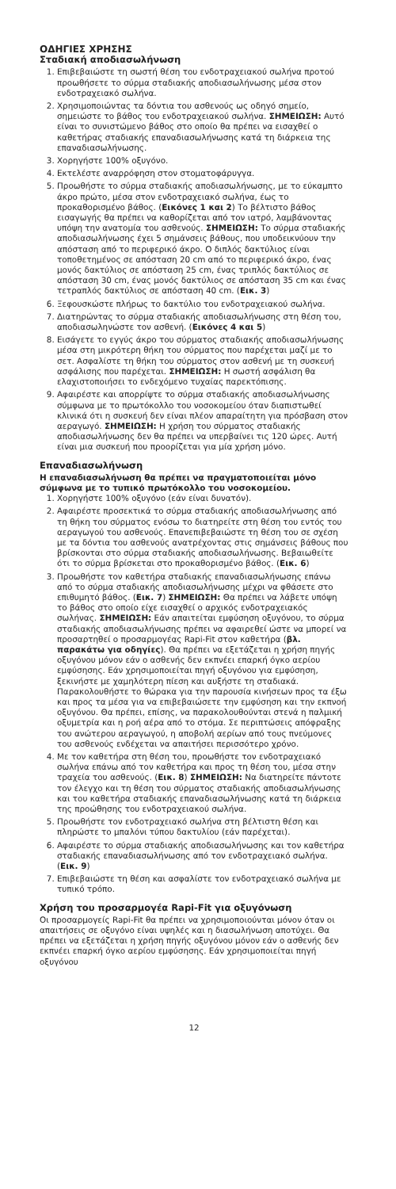ΟΔΗΓΙΕΣ ΧΡΗΣΗΣ
Σταδιακή αποδιασωλήνωση
1. Επιβεβαιώστε τη σωστή θέση του ενδοτραχειακού σωλήνα προτού προωθήσετε το σύρμα σταδιακής αποδιασωλήνωσης μέσα στον ενδοτραχειακό σωλήνα.
2. Χρησιμοποιώντας τα δόντια του ασθενούς ως οδηγό σημείο, σημειώστε το βάθος του ενδοτραχειακού σωλήνα. ΣΗΜΕΙΩΣΗ: Αυτό είναι το συνιστώμενο βάθος στο οποίο θα πρέπει να εισαχθεί ο καθετήρας σταδιακής επαναδιασωλήνωσης κατά τη διάρκεια της επαναδιασωλήνωσης.
3. Χορηγήστε 100% οξυγόνο.
4. Εκτελέστε αναρρόφηση στον στοματοφάρυγγα.
5. Προωθήστε το σύρμα σταδιακής αποδιασωλήνωσης, με το εύκαμπτο άκρο πρώτο, μέσα στον ενδοτραχειακό σωλήνα, έως το προκαθορισμένο βάθος. (Εικόνες 1 και 2) Το βέλτιστο βάθος εισαγωγής θα πρέπει να καθορίζεται από τον ιατρό, λαμβάνοντας υπόψη την ανατομία του ασθενούς. ΣΗΜΕΙΩΣΗ: Το σύρμα σταδιακής αποδιασωλήνωσης έχει 5 σημάνσεις βάθους, που υποδεικνύουν την απόσταση από το περιφερικό άκρο. Ο διπλός δακτύλιος είναι τοποθετημένος σε απόσταση 20 cm από το περιφερικό άκρο, ένας μονός δακτύλιος σε απόσταση 25 cm, ένας τριπλός δακτύλιος σε απόσταση 30 cm, ένας μονός δακτύλιος σε απόσταση 35 cm και ένας τετραπλός δακτύλιος σε απόσταση 40 cm. (Εικ. 3)
6. Ξεφουσκώστε πλήρως το δακτύλιο του ενδοτραχειακού σωλήνα.
7. Διατηρώντας το σύρμα σταδιακής αποδιασωλήνωσης στη θέση του, αποδιασωληνώστε τον ασθενή. (Εικόνες 4 και 5)
8. Εισάγετε το εγγύς άκρο του σύρματος σταδιακής αποδιασωλήνωσης μέσα στη μικρότερη θήκη του σύρματος που παρέχεται μαζί με το σετ. Ασφαλίστε τη θήκη του σύρματος στον ασθενή με τη συσκευή ασφάλισης που παρέχεται. ΣΗΜΕΙΩΣΗ: Η σωστή ασφάλιση θα ελαχιστοποιήσει το ενδεχόμενο τυχαίας παρεκτόπισης.
9. Αφαιρέστε και απορρίψτε το σύρμα σταδιακής αποδιασωλήνωσης σύμφωνα με το πρωτόκολλο του νοσοκομείου όταν διαπιστωθεί κλινικά ότι η συσκευή δεν είναι πλέον απαραίτητη για πρόσβαση στον αεραγωγό. ΣΗΜΕΙΩΣΗ: Η χρήση του σύρματος σταδιακής αποδιασωλήνωσης δεν θα πρέπει να υπερβαίνει τις 120 ώρες. Αυτή είναι μια συσκευή που προορίζεται για μία χρήση μόνο.
Επαναδιασωλήνωση
Η επαναδιασωλήνωση θα πρέπει να πραγματοποιείται μόνο σύμφωνα με το τυπικό πρωτόκολλο του νοσοκομείου.
1. Χορηγήστε 100% οξυγόνο (εάν είναι δυνατόν).
2. Αφαιρέστε προσεκτικά το σύρμα σταδιακής αποδιασωλήνωσης από τη θήκη του σύρματος ενόσω το διατηρείτε στη θέση του εντός του αεραγωγού του ασθενούς. Επανεπιβεβαιώστε τη θέση του σε σχέση με τα δόντια του ασθενούς ανατρέχοντας στις σημάνσεις βάθους που βρίσκονται στο σύρμα σταδιακής αποδιασωλήνωσης. Βεβαιωθείτε ότι το σύρμα βρίσκεται στο προκαθορισμένο βάθος. (Εικ. 6)
3. Προωθήστε τον καθετήρα σταδιακής επαναδιασωλήνωσης επάνω από το σύρμα σταδιακής αποδιασωλήνωσης μέχρι να φθάσετε στο επιθυμητό βάθος. (Εικ. 7) ΣΗΜΕΙΩΣΗ: Θα πρέπει να λάβετε υπόψη το βάθος στο οποίο είχε εισαχθεί ο αρχικός ενδοτραχειακός σωλήνας. ΣΗΜΕΙΩΣΗ: Εάν απαιτείται εμφύσηση οξυγόνου, το σύρμα σταδιακής αποδιασωλήνωσης πρέπει να αφαιρεθεί ώστε να μπορεί να προσαρτηθεί ο προσαρμογέας Rapi-Fit στον καθετήρα (βλ. παρακάτω για οδηγίες). Θα πρέπει να εξετάζεται η χρήση πηγής οξυγόνου μόνον εάν ο ασθενής δεν εκπνέει επαρκή όγκο αερίου εμφύσησης. Εάν χρησιμοποιείται πηγή οξυγόνου για εμφύσηση, ξεκινήστε με χαμηλότερη πίεση και αυξήστε τη σταδιακά. Παρακολουθήστε το θώρακα για την παρουσία κινήσεων προς τα έξω και προς τα μέσα για να επιβεβαιώσετε την εμφύσηση και την εκπνοή οξυγόνου. Θα πρέπει, επίσης, να παρακολουθούνται στενά η παλμική οξυμετρία και η ροή αέρα από το στόμα. Σε περιπτώσεις απόφραξης του ανώτερου αεραγωγού, η αποβολή αερίων από τους πνεύμονες του ασθενούς ενδέχεται να απαιτήσει περισσότερο χρόνο.
4. Με τον καθετήρα στη θέση του, προωθήστε τον ενδοτραχειακό σωλήνα επάνω από τον καθετήρα και προς τη θέση του, μέσα στην τραχεία του ασθενούς. (Εικ. 8) ΣΗΜΕΙΩΣΗ: Να διατηρείτε πάντοτε τον έλεγχο και τη θέση του σύρματος σταδιακής αποδιασωλήνωσης και του καθετήρα σταδιακής επαναδιασωλήνωσης κατά τη διάρκεια της προώθησης του ενδοτραχειακού σωλήνα.
5. Προωθήστε τον ενδοτραχειακό σωλήνα στη βέλτιστη θέση και πληρώστε το μπαλόνι τύπου δακτυλίου (εάν παρέχεται).
6. Αφαιρέστε το σύρμα σταδιακής αποδιασωλήνωσης και τον καθετήρα σταδιακής επαναδιασωλήνωσης από τον ενδοτραχειακό σωλήνα. (Εικ. 9)
7. Επιβεβαιώστε τη θέση και ασφαλίστε τον ενδοτραχειακό σωλήνα με τυπικό τρόπο.
Χρήση του προσαρμογέα Rapi-Fit για οξυγόνωση
Οι προσαρμογείς Rapi-Fit θα πρέπει να χρησιμοποιούνται μόνον όταν οι απαιτήσεις σε οξυγόνο είναι υψηλές και η διασωλήνωση αποτύχει. Θα πρέπει να εξετάζεται η χρήση πηγής οξυγόνου μόνον εάν ο ασθενής δεν εκπνέει επαρκή όγκο αερίου εμφύσησης. Εάν χρησιμοποιείται πηγή οξυγόνου
12